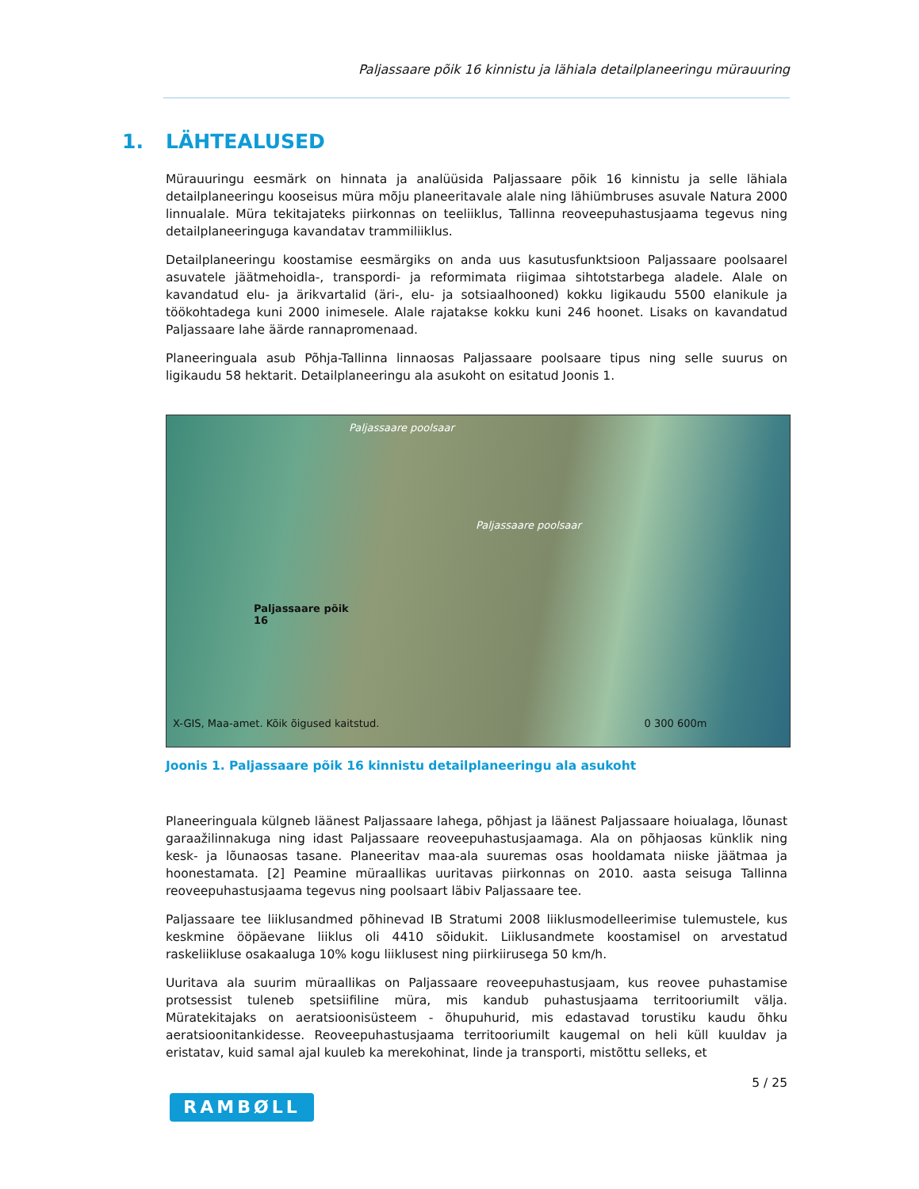Paljassaare põik 16 kinnistu ja lähiala detailplaneeringu mürauuring
1. LÄHTEALUSED
Mürauuringu eesmärk on hinnata ja analüüsida Paljassaare põik 16 kinnistu ja selle lähiala detailplaneeringu kooseisus müra mõju planeeritavale alale ning lähiümbruses asuvale Natura 2000 linnualale. Müra tekitajateks piirkonnas on teeliiklus, Tallinna reoveepuhastusjaama tegevus ning detailplaneeringuga kavandatav trammiliiklus.
Detailplaneeringu koostamise eesmärgiks on anda uus kasutusfunktsioon Paljassaare poolsaarel asuvatele jäätmehoidla-, transpordi- ja reformimata riigimaa sihtotstarbega aladele. Alale on kavandatud elu- ja ärikvartalid (äri-, elu- ja sotsiaalhooned) kokku ligikaudu 5500 elanikule ja töökohtadega kuni 2000 inimesele. Alale rajatakse kokku kuni 246 hoonet. Lisaks on kavandatud Paljassaare lahe äärde rannapromenaad.
Planeeringuala asub Põhja-Tallinna linnaosas Paljassaare poolsaare tipus ning selle suurus on ligikaudu 58 hektarit. Detailplaneeringu ala asukoht on esitatud Joonis 1.
Paljassaare poolsaar
Paljassaare poolsaar
Paljassaare põik 16
X-GIS, Maa-amet. Kõik õigused kaitstud. 0 300 600m
Joonis 1. Paljassaare põik 16 kinnistu detailplaneeringu ala asukoht
Planeeringuala külgneb läänest Paljassaare lahega, põhjast ja läänest Paljassaare hoiualaga, lõunast garaažilinnakuga ning idast Paljassaare reoveepuhastusjaamaga. Ala on põhjaosas künklik ning kesk- ja lõunaosas tasane. Planeeritav maa-ala suuremas osas hooldamata niiske jäätmaa ja hoonestamata. [2] Peamine müraallikas uuritavas piirkonnas on 2010. aasta seisuga Tallinna reoveepuhastusjaama tegevus ning poolsaart läbiv Paljassaare tee.
Paljassaare tee liiklusandmed põhinevad IB Stratumi 2008 liiklusmodelleerimise tulemustele, kus keskmine ööpäevane liiklus oli 4410 sõidukit. Liiklusandmete koostamisel on arvestatud raskeliikluse osakaaluga 10% kogu liiklusest ning piirkiirusega 50 km/h.
Uuritava ala suurim müraallikas on Paljassaare reoveepuhastusjaam, kus reovee puhastamise protsessist tuleneb spetsiifiline müra, mis kandub puhastusjaama territooriumilt välja. Müratekitajaks on aeratsioonisüsteem - õhupuhurid, mis edastavad torustiku kaudu õhku aeratsioonitankidesse. Reoveepuhastusjaama territooriumilt kaugemal on heli küll kuuldav ja eristatav, kuid samal ajal kuuleb ka merekohinat, linde ja transporti, mistõttu selleks, et
5 / 25
RAMBØLL